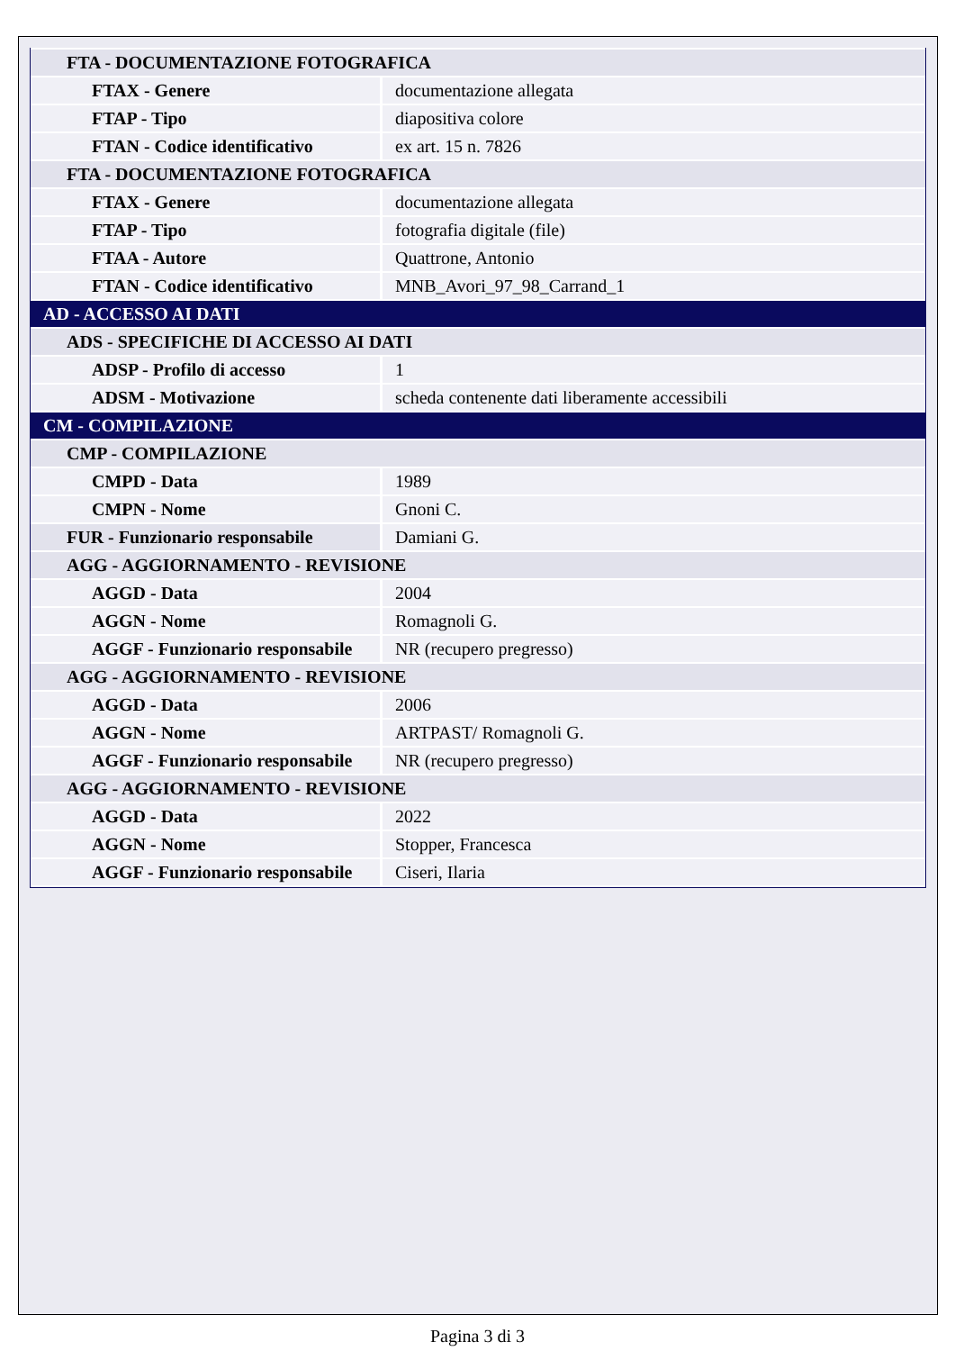| FTA - DOCUMENTAZIONE FOTOGRAFICA | |
| FTAX - Genere | documentazione allegata |
| FTAP - Tipo | diapositiva colore |
| FTAN - Codice identificativo | ex art. 15 n. 7826 |
| FTA - DOCUMENTAZIONE FOTOGRAFICA | |
| FTAX - Genere | documentazione allegata |
| FTAP - Tipo | fotografia digitale (file) |
| FTAA - Autore | Quattrone, Antonio |
| FTAN - Codice identificativo | MNB_Avori_97_98_Carrand_1 |
| AD - ACCESSO AI DATI | |
| ADS - SPECIFICHE DI ACCESSO AI DATI | |
| ADSP - Profilo di accesso | 1 |
| ADSM - Motivazione | scheda contenente dati liberamente accessibili |
| CM - COMPILAZIONE | |
| CMP - COMPILAZIONE | |
| CMPD - Data | 1989 |
| CMPN - Nome | Gnoni C. |
| FUR - Funzionario responsabile | Damiani G. |
| AGG - AGGIORNAMENTO - REVISIONE | |
| AGGD - Data | 2004 |
| AGGN - Nome | Romagnoli G. |
| AGGF - Funzionario responsabile | NR (recupero pregresso) |
| AGG - AGGIORNAMENTO - REVISIONE | |
| AGGD - Data | 2006 |
| AGGN - Nome | ARTPAST/ Romagnoli G. |
| AGGF - Funzionario responsabile | NR (recupero pregresso) |
| AGG - AGGIORNAMENTO - REVISIONE | |
| AGGD - Data | 2022 |
| AGGN - Nome | Stopper, Francesca |
| AGGF - Funzionario responsabile | Ciseri, Ilaria |
Pagina 3 di 3